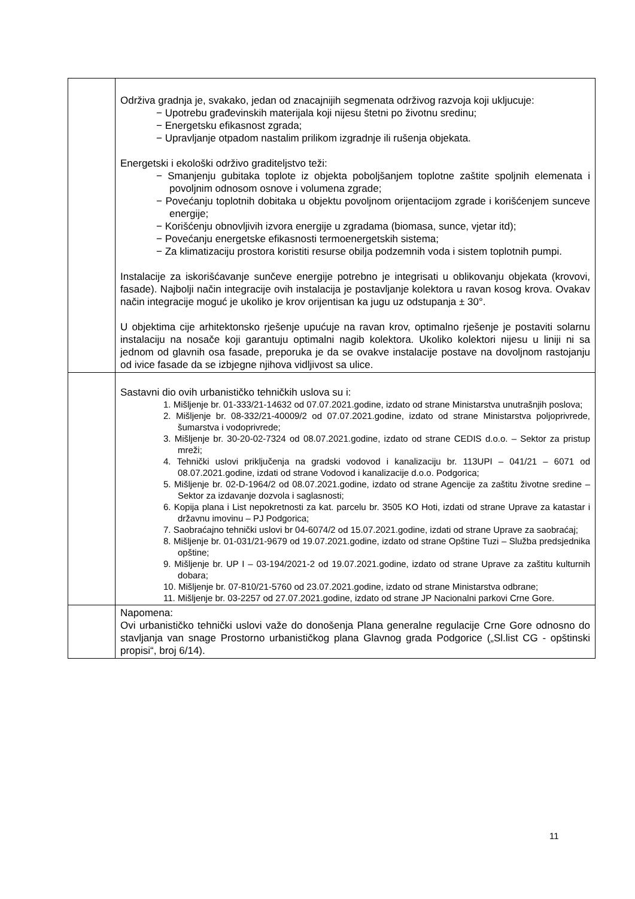| | Održiva gradnja je, svakako, jedan od znacajnijih segmenata održivog razvoja koji ukljucuje: − Upotrebu građevinskih materijala koji nijesu štetni po životnu sredinu; − Energetsku efikasnost zgrada; − Upravljanje otpadom nastalim prilikom izgradnje ili rušenja objekata. Energetski i ekološki održivo graditeljstvo teži: − Smanjenju gubitaka toplote iz objekta poboljšanjem toplotne zaštite spoljnih elemenata i povoljnim odnosom osnove i volumena zgrade; − Povećanju toplotnih dobitaka u objektu povoljnom orijentacijom zgrade i korišćenjem sunceve energije; − Korišćenju obnovljivih izvora energije u zgradama (biomasa, sunce, vjetar itd); − Povećanju energetske efikasnosti termoenergetskih sistema; − Za klimatizaciju prostora koristiti resurse obilja podzemnih voda i sistem toplotnih pumpi. Instalacije za iskorišćavanje sunčeve energije potrebno je integrisati u oblikovanju objekata (krovovi, fasade). Najbolji način integracije ovih instalacija je postavljanje kolektora u ravan kosog krova. Ovakav način integracije moguć je ukoliko je krov orijentisan ka jugu uz odstupanja ± 30°. U objektima cije arhitektonsko rješenje upućuje na ravan krov, optimalno rješenje je postaviti solarnu instalaciju na nosače koji garantuju optimalni nagib kolektora. Ukoliko kolektori nijesu u liniji ni sa jednom od glavnih osa fasade, preporuka je da se ovakve instalacije postave na dovoljnom rastojanju od ivice fasade da se izbjegne njihova vidljivost sa ulice. |
| | Sastavni dio ovih urbanističko tehničkih uslova su i: 1. Mišljenje br. 01-333/21-14632 od 07.07.2021.godine, izdato od strane Ministarstva unutrašnjih poslova; 2. Mišljenje br. 08-332/21-40009/2 od 07.07.2021.godine, izdato od strane Ministarstva poljoprivrede, šumarstva i vodoprivrede; 3. Mišljenje br. 30-20-02-7324 od 08.07.2021.godine, izdato od strane CEDIS d.o.o. – Sektor za pristup mreži; 4. Tehnički uslovi priključenja na gradski vodovod i kanalizaciju br. 113UPI – 041/21 – 6071 od 08.07.2021.godine, izdati od strane Vodovod i kanalizacije d.o.o. Podgorica; 5. Mišljenje br. 02-D-1964/2 od 08.07.2021.godine, izdato od strane Agencije za zaštitu životne sredine – Sektor za izdavanje dozvola i saglasnosti; 6. Kopija plana i List nepokretnosti za kat. parcelu br. 3505 KO Hoti, izdati od strane Uprave za katastar i državnu imovinu – PJ Podgorica; 7. Saobraćajno tehnički uslovi br 04-6074/2 od 15.07.2021.godine, izdati od strane Uprave za saobraćaj; 8. Mišljenje br. 01-031/21-9679 od 19.07.2021.godine, izdato od strane Opštine Tuzi – Služba predsjednika opštine; 9. Mišljenje br. UP I – 03-194/2021-2 od 19.07.2021.godine, izdato od strane Uprave za zaštitu kulturnih dobara; 10. Mišljenje br. 07-810/21-5760 od 23.07.2021.godine, izdato od strane Ministarstva odbrane; 11. Mišljenje br. 03-2257 od 27.07.2021.godine, izdato od strane JP Nacionalni parkovi Crne Gore. |
| | Napomena: Ovi urbanističko tehnički uslovi važe do donošenja Plana generalne regulacije Crne Gore odnosno do stavljanja van snage Prostorno urbanističkog plana Glavnog grada Podgorice („Sl.list CG - opštinski propisi“, broj 6/14). |
11